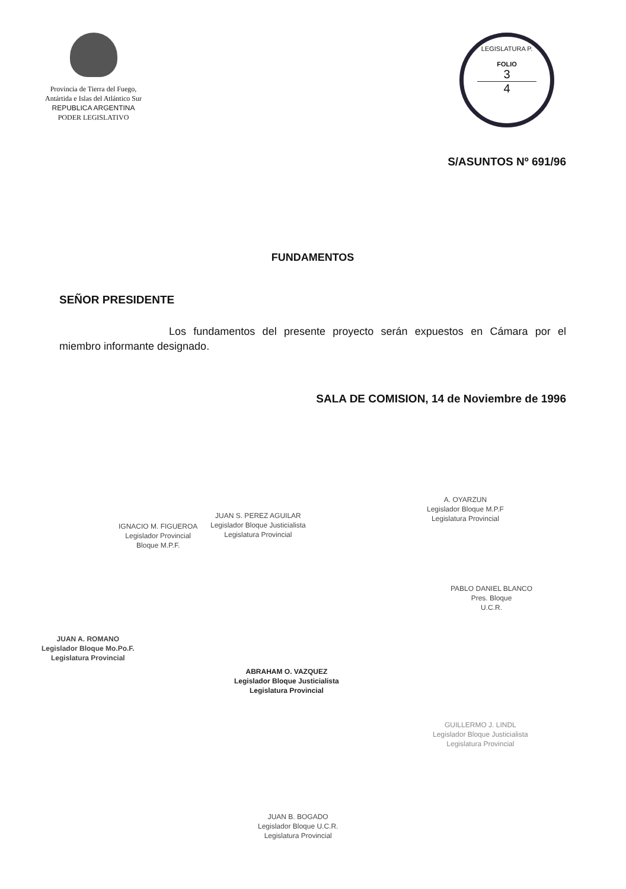Provincia de Tierra del Fuego,
Antártida e Islas del Atlántico Sur
REPUBLICA ARGENTINA
PODER LEGISLATIVO
LEGISLATURA P.
FOLIO
3
4
S/ASUNTOS Nº 691/96
FUNDAMENTOS
SEÑOR PRESIDENTE
Los fundamentos del presente proyecto serán expuestos en Cámara por el miembro informante designado.
SALA DE COMISION, 14 de Noviembre de 1996
IGNACIO M. FIGUEROA
Legislador Provincial
Bloque M.P.F.
JUAN S. PEREZ AGUILAR
Legislador Bloque Justicialista
Legislatura Provincial
A. OYARZUN
Legislador Bloque M.P.F
Legislatura Provincial
PABLO DANIEL BLANCO
Pres. Bloque
U.C.R.
JUAN A. ROMANO
Legislador Bloque Mo.Po.F.
Legislatura Provincial
ABRAHAM O. VAZQUEZ
Legislador Bloque Justicialista
Legislatura Provincial
GUILLERMO J. LINDL
Legislador Bloque Justicialista
Legislatura Provincial
JUAN B. BOGADO
Legislador Bloque U.C.R.
Legislatura Provincial